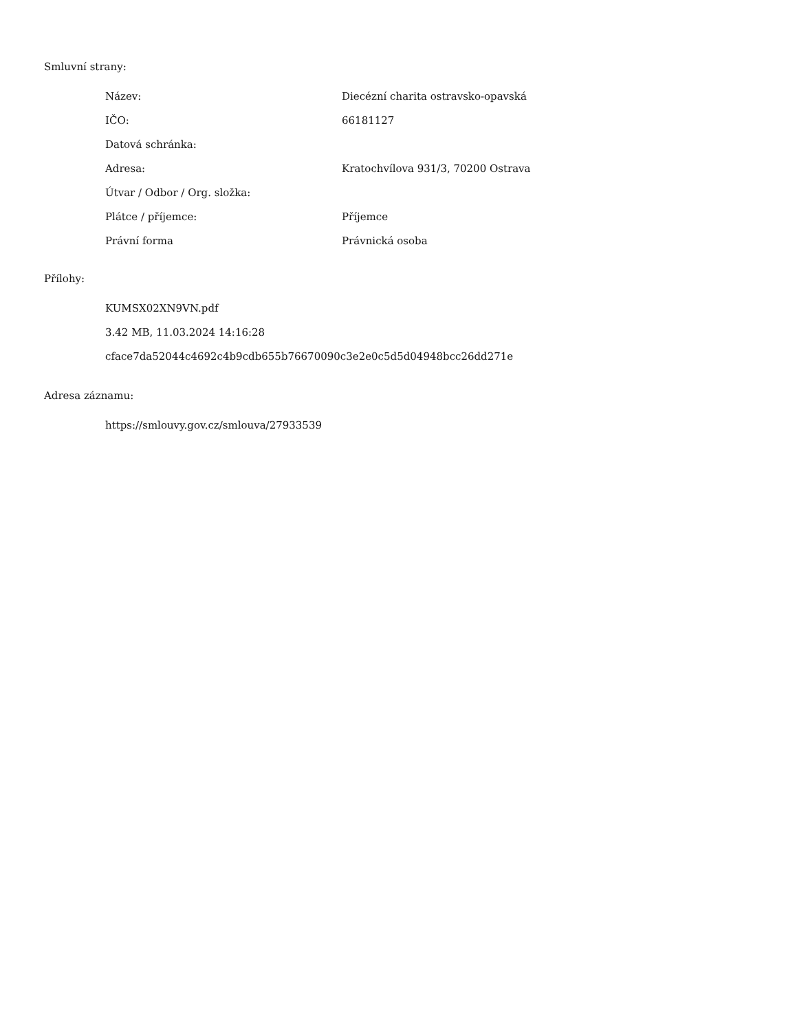Smluvní strany:
| Název: | Diecézní charita ostravsko-opavská |
| IČO: | 66181127 |
| Datová schránka: | |
| Adresa: | Kratochvílova 931/3, 70200 Ostrava |
| Útvar / Odbor / Org. složka: | |
| Plátce / příjemce: | Příjemce |
| Právní forma | Právnická osoba |
Přílohy:
KUMSX02XN9VN.pdf
3.42 MB, 11.03.2024 14:16:28
cface7da52044c4692c4b9cdb655b76670090c3e2e0c5d5d04948bcc26dd271e
Adresa záznamu:
https://smlouvy.gov.cz/smlouva/27933539